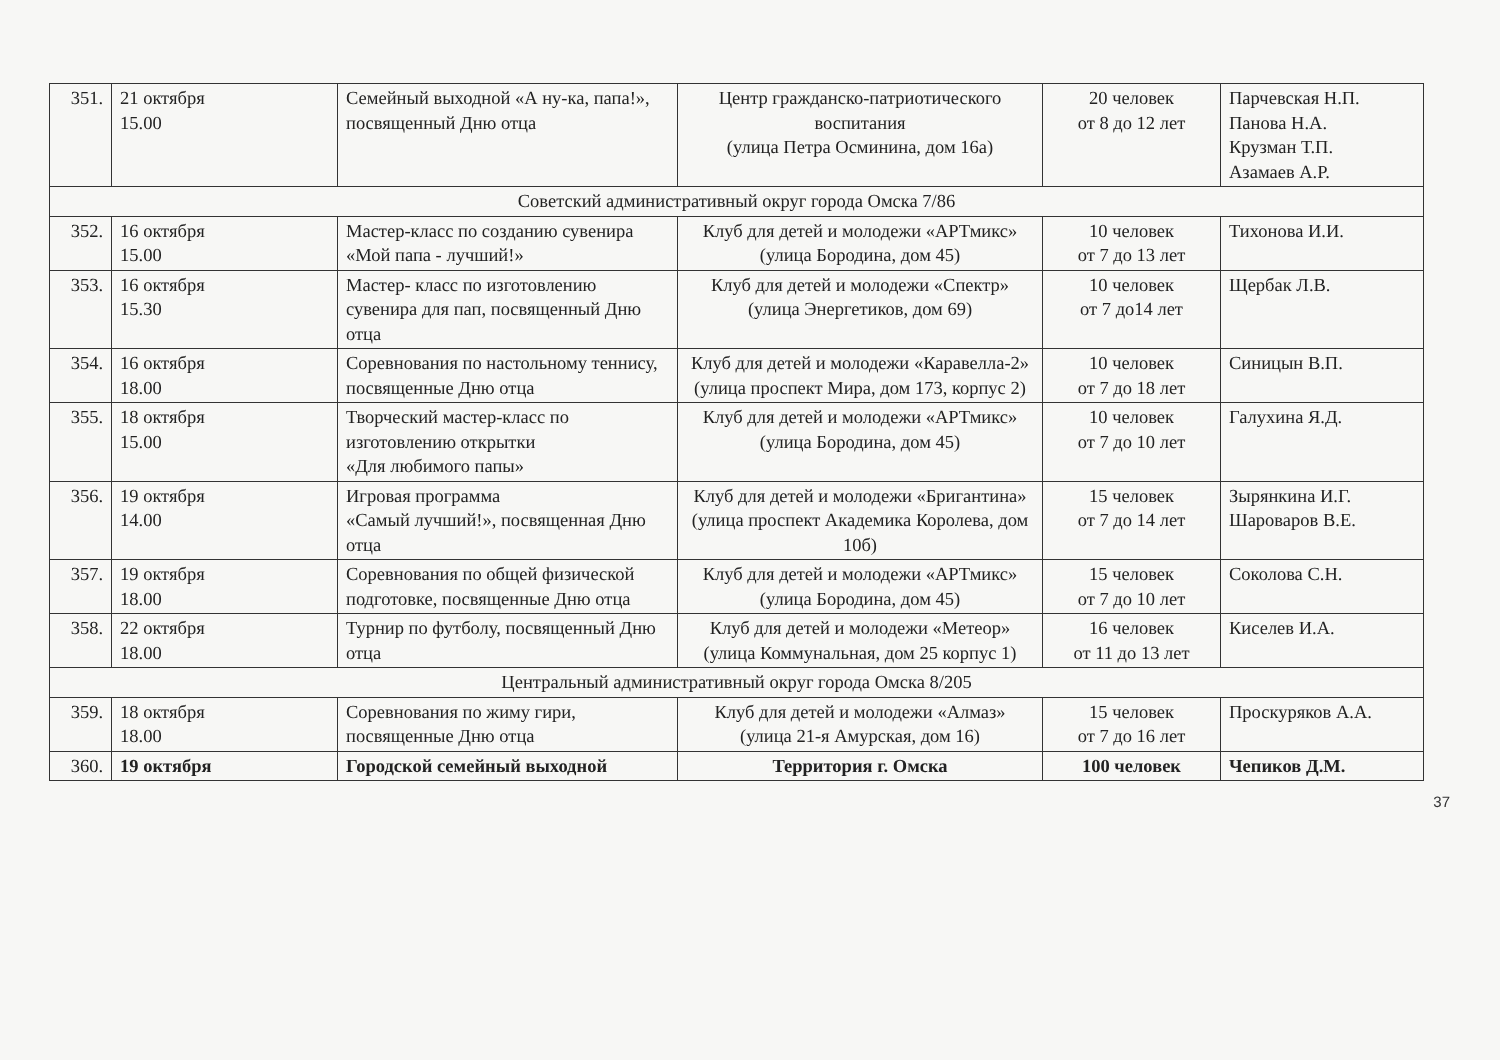| 351. | 21 октября 15.00 | Семейный выходной «А ну-ка, папа!», посвященный Дню отца | Центр гражданско-патриотического воспитания (улица Петра Осминина, дом 16а) | 20 человек от 8 до 12 лет | Парчевская Н.П. Панова Н.А. Крузман Т.П. Азамаев А.Р. |
| Советский административный округ города Омска 7/86 | | | | | |
| 352. | 16 октября 15.00 | Мастер-класс по созданию сувенира «Мой папа - лучший!» | Клуб для детей и молодежи «АРТмикс» (улица Бородина, дом 45) | 10 человек от 7 до 13 лет | Тихонова И.И. |
| 353. | 16 октября 15.30 | Мастер- класс по изготовлению сувенира для пап, посвященный Дню отца | Клуб для детей и молодежи «Спектр» (улица Энергетиков, дом 69) | 10 человек от 7 до14 лет | Щербак Л.В. |
| 354. | 16 октября 18.00 | Соревнования по настольному теннису, посвященные Дню отца | Клуб для детей и молодежи «Каравелла-2» (улица проспект Мира, дом 173, корпус 2) | 10 человек от 7 до 18 лет | Синицын В.П. |
| 355. | 18 октября 15.00 | Творческий мастер-класс по изготовлению открытки «Для любимого папы» | Клуб для детей и молодежи «АРТмикс» (улица Бородина, дом 45) | 10 человек от 7 до 10 лет | Галухина Я.Д. |
| 356. | 19 октября 14.00 | Игровая программа «Самый лучший!», посвященная Дню отца | Клуб для детей и молодежи «Бригантина» (улица проспект Академика Королева, дом 10б) | 15 человек от 7 до 14 лет | Зырянкина И.Г. Шароваров В.Е. |
| 357. | 19 октября 18.00 | Соревнования по общей физической подготовке, посвященные Дню отца | Клуб для детей и молодежи «АРТмикс» (улица Бородина, дом 45) | 15 человек от 7 до 10 лет | Соколова С.Н. |
| 358. | 22 октября 18.00 | Турнир по футболу, посвященный Дню отца | Клуб для детей и молодежи «Метеор» (улица Коммунальная, дом 25 корпус 1) | 16 человек от 11 до 13 лет | Киселев И.А. |
| Центральный административный округ города Омска 8/205 | | | | | |
| 359. | 18 октября 18.00 | Соревнования по жиму гири, посвященные Дню отца | Клуб для детей и молодежи «Алмаз» (улица 21-я Амурская, дом 16) | 15 человек от 7 до 16 лет | Проскуряков А.А. |
| 360. | 19 октября | Городской семейный выходной | Территория г. Омска | 100 человек | Чепиков Д.М. |
37